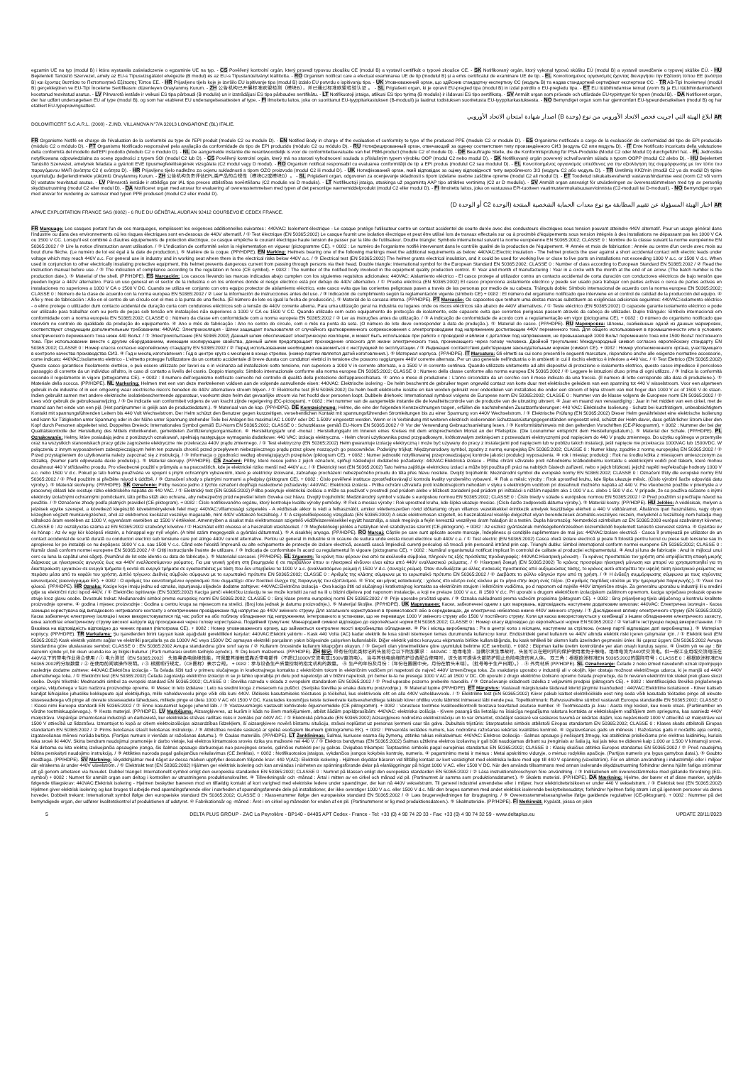egzamin UE na typ (moduł B) i która wystawiła zaświadczenie o egzaminie UE na typ. - CS Pověřený kontrolní orgán, který provedl typovou zkoušku CE (modul B) a vystavil certifikát o typové zkoušce CE. - SK Notifikovaný orgán, ktorý vykonal typovú skúšku EÚ (modul B) a vystavil osvedčenie o typovej skúške EÚ. - HU Bejelentett Tanúsító Szervezet, amely az EU-s Típusvizsgálatot elvégezte (B modul) és az EU-s Típustanúsítványt kiállította. - RO Organism notificat care a efectuat examinarea UE de tip (modulul B) și a emis certificatul de examinare UE de tip. - EL Κοινοποιημένος οργανισμός έχοντας διενεργήσει την Εξέταση τύπου ΕΕ (ενότητα Β) και έχοντας θεσπίσει το Πιστοποιητικό Εξέτασης Τύπου ΕΕ. - HR Prijavljeno tijelo koje je izvršilo EU ispitivanje tipa (modul B) izdalo EU potvrdu o ispitivanju tipa. - UK Уповноважений орган, що здійснив стандартну експертизу ЄС (модуль В) та надав стандартний сертифікат експертизи ЄС. - TR AB-Tipi İncelemeyi (modül B) gerçekleştiren ve EU-Tipi İnceleme Sertifikasını düzenleyen Onaylanmış Kurum. - ZH 公告机构已开展标准欧盟检测（模块B），并已通过标准欧盟检验认证 。 - SL Priglašeni organ, ki je opravil EU-pregled tipa (modul B) in izdal potrdilo o EU-pregledu tipa. - ET ELi tüübihindamise teinud (vorm B) ja ELi tüübihindamistõendi koostanud teavitatud asutus. - LV Pilnvarotā iestāde ir veikusi ES tipa pārbaudi (B modulis) un ir izstrādājusi ES tipa pārbaudes sertifikātu. - LT Notifikuotoji įstaiga, atlikusi ES tipo tyrimą (B modulis) ir išdavusi ES tipo sertifikatą. - SV Anmält organ som prövade och utfärdade EU-typintyget för typen (modul B). - DA Notificeret organ, der har udført undersøgelsen EU af type (modul B), og som har etableret EU undersøgelsesattesten af type. - FI Ilmoitettu laitos, joka on suorittanut EU-tyyppitarkastuksen (B-moduuli) ja laatinut todistuksen suoritetusta EU-tyyppitarkastuksesta. - NO Bemyndiget organ som har gjennomført EU-typeundersøkelsen (modul B) og har etablert EU-typeprøvingsattest.
AR ابلاغ الهيئة التي اجريت فحص الاتحاد الأوروبي من نوع (وحدة B) اصدار شهادة امتحان الاتحاد الأوروبي
DOLOMITICERT S.C.A.R.L. (2008) - Z.IND. VILLANOVA N°7/A 32013 LONGARONE (BL) ITALIE.
FR Organisme Notifé en charge de l'évaluation de la conformité au type de l'EPI produit (module C2 ou module D). - EN Notified Body in charge of the evaluation of conformity to type of the produced PPE (module C2 or module D). - ES Organismo notificado a cargo de la evaluación de conformidad del tipo de EPI producido (módulo C2 o módulo D). - PT Organismo Notificado responsável pela avaliação da conformidade do tipo de EPI produzido (módulo C2 ou módulo D). - RU Нотифицированный орган, отвечающий за оценку соответствия типу произведённого СИЗ (модуль C2 или модуль D). - IT Ente Notificato incaricato della valutazione della conformità del modello dell'EPI prodotto (Modulo C2 o modulo D). - NL De aangemelde instantie die verantwoordelijk is voor de conformiteitsevaluatie van het PBM-product (module C2 of module D). - DE Beauftragte Stelle, die die Konformitsprüfung für PSA-Produkte (Modul C2 oder Modul D) durchgeführt hat. - PL Jednostka notyfikowana odpowiedzialna za ocenę zgodności z typem ŚOI (moduł C2 lub D). - CS Pověřený kontrolní orgán, který má na starosti vyhodnocení souladu s příslušným typem výrobku OOP (modul C2 nebo modul D). - SK Notifikovaný orgán poverený schvaľovaním súladu s typom OOPP (modul C2 alebo D). - HU Bejelentett Tanúsító Szervezet, amelynek feladata a gyártott EVE típusmegfelelőségének vizsgálata (C2 modul vagy D modul). - RO Organism notificat responsabil cu evaluarea conformității de tip a EPI produs (modulul C2 sau modulul D). - EL Κοινοποιημένος οργανισμός υπεύθυνος για την αξιολόγηση της συμμόρφωσης με τον τύπο του παραγόμενου ΜΑΠ (ενότητα C2 ή ενότητα D). - HR Prijavljeno tijelo nadležno za ocjenu sukladnosti s tipom OZO proizvoda (modul C2 ili modul D). - UK Нотифікований орган, який відповідає за оцінку відповідності типу виробленого ЗІЗ (модуль C2 або модуль D). - TR Üretilmiş KKD'nin (modül C2 ya da modül D) tipine uyumluluğu değerlendirmekle yükümlü Onaylanmış Kurum. - ZH 公告机构负责评估EPL类产品的合规性（模块C2或模块D）。 - SL Priglašeni organ, odgovoren za ocenjevanje skladnosti s tipom izdelane osebne zaščitne opreme (modul C2 ali modul D). - ET Toodetud isikukaitsevahendi vastavushindamise eest (vorm C2 või vorm D) vastutav teavitatud asutus. - LV Pilnvarotā iestāde ir atbildīga par IAL tipa preces atbilstības novērtēšanu (C2 modulis vai D modulis). - LT Notifikuotoji įstaiga, atsakinga už pagamintą AAP tipo atitikties vertinimą (C2 ar D modulis). - SV Anmält organ ansvarigt för utvärderingen av överensstämmelsen med typ av personlig skyddsutrustning (modul C2 eller modul D). - DA Notificeret organ med ansvar for evaluering af overensstemmelsen med typen af det personlige værnemiddelprodukt (modul C2 eller modul D). - FI Ilmoitettu laitos, joka on vastuussa EPI-tuotteen vaatimustenmukaisuusarvioinnista (C2-moduuli tai D-moduuli). - NO Bemyndiget organ med ansvar for vurdering av samsvar med typen PPE produsert (modul C2 eller modul D).
AR اخبار الهيئة المسؤولة عن تقييم المطابقة مع نوع معدات الحماية الشخصية المنتجة (الوحدة C2 أو الوحدة D)
APAVE EXPLOITATION FRANCE SAS (0082) - 6 RUE DU GÉNÉRAL AUDRAN 92412 COURBEVOIE CEDEX FRANCE.
FR Marquage: Les casques portant l'un de ces marquages, remplissent les exigences additionnelles suivantes : 440VAC: Isolement électrique - Le casque protège l'utilisateur contre un contact accidentel de courte durée avec des conducteurs électriques sous tension pouvant atteindre 440V alternatif. Pour un usage général dans l'industrie ou dans des environnements où les risques électriques sont en-dessous de 440V alternatif. / ① Test électrique (EN 50365:2002) Le casque fournit une isolation électrique et peut être utilisé lors de travaux effectués sur ou à proximité d'équipements sous tension intégrés à des installations ne dépassant pas les 1000 V CA ou 1500 V CC. Lorsqu'il est combiné à d'autres équipements de protection électrique, ce casque empêche le courant électrique haute tension de passer par la tête de l'utilisateur. Double triangle: Symbole international suivant la norme européenne EN 50365:2002; CLASSE 0 : Nombre de la classe suivant la norme européenne EN 50365:2002 / ② Lire la notice d'instruction avant utilisation. / ③ L'indication de conformité selon la réglementation en vigueur (pictogramme CE). + 0082 : Le numéro de l'organisme notifié intervenant dans le contrôle qualité de la production de l'équipement. ④ Année et mois de fabrication : Année au centre d'un cercle avec mois au bout d'une flèche. (Le numéro de lot est égal à la date de production.). ⑤ Matière de la coque. (PP/HDPE). EN Marking: Helmets bearing one of the following markings meet the additional requirements as below: 440VAC:Electric insulation - The helmet protects the user against a short accidental contact with electric leads under voltage which may reach 440V a.c. For general use in industry and in working seat where there is the electrical risks below 440V a.c. / ① Electrical test (EN 50365:2002) The helmet grants electrical insulation, and it could be used for working live or close to live parts on installations not exceeding 1000 V a.c. or 1500 V d.c. When used in conjunction to other electrically insulating protective equipment, this helmet prevents dangerous current from passing through persons via their head. Double triangle: International symbol for the European Standard EN 50365:2002; CLASSE 0 : Number of class according to European Standard EN 50365:2002 / ② Read the instruction manual before use. / ③ The indication of compliance according to the regulation in force (CE symbol). + 0082 : The number of the notified body involved in the equipment quality production control. ④ Year and month of manufacturing : Year in a circle with the month at the end of an arrow. (The batch number is the production date.). ⑤ Material of the shell. (PP/HDPE). ES Marcación: Los cascos llevando las marcas indicadas abajo cumplen con los siguientes requisitos adicionales: 440VAC: Aislamiento eléctrico - El casco protege al utilizador contra un contacto accidental de corta duración con conductores eléctricos de bajo tensión que pueden lograr a 440V alternativo. Para un uso general en el sector de la industria o en los entornos donde el riesgo eléctrico está por debajo de 440V alternativo. / ① Prueba eléctrica (EN 50365:2002) El casco proporciona aislamiento eléctrico y puede ser usado para trabajar con partes activas o cerca de partes activas en instalaciones no superiores a 1000 V CA o 1500 V DC. Cuando se utiliza en conjunto con otro equipo protector de aislamiento eléctrico, este casco evita que las corrientes peligrosas pasen a través de las personas por medio de su cabeza. Triángulo doble: Símbolo internacional de acuerdo con la norma europea EN 50365:2002; CLASSE 0 : Número de la clase de acuerdo con la norma europea EN 50365:2002 / ② Leer la información de instrucciones antes del uso. / ③ Indicación de cumplimiento según la reglamentación vigente (símbolo CE) + 0082 : El número del organismo notificado que interviene en el control de calidad de la producción del equipo. ④ Año y mes de fabricación : Año en el centro de un círculo con el mes a la punta de una flecha. (El número de lote es igual la fecha de producción.). ⑤ Material de la carcasa interna. (PP/HDPE). PT Marcação: Os capacetes que tenham uma destas marcas substituem as exigências adicionais seguintes: 440VAC:isolamento eléctrico - o elmo protege o utilizador dum contacto acidental de duração curta com condutores eléctricos sob a tensão de 440V corrente alterna. Para uma utilização geral na industria ou lugares onde os riscos eléctricos são abaixo de 440V alternativos. / ① Teste eléctrico (EN 50365:2002) O capacete garante isolamento eléctrico e pode ser utilizado para trabalhar com ou perto de peças sob tensão em instalações não superiores a 1000 V CA ou 1500 V CC. Quando utilizado com outro equipamento de protecção de isolamento, este capacete evita que correntes perigosas passem através da cabeça do utilizador. Duplo triângulo: Símbolo internacional em conformidade com a norma europeia EN 50365:2002; CLASSE 0 : Número da classe em conformidade com a norma europeia EN 50365:2002 / ② Ler as instruções antes da utilização. / ③ A indicação de conformidade de acordo com a regulamentação em vigor (pictograma CE). + 0082 : O número do organismo notificado que intervém no controlo de qualidade da produção do equipamento. ④ Ano e mês de fabricação : Ano no centro do círculo, com o mês na ponta da seta. (O número de lote deve corresponder à data de produção.). ⑤ Material do casco. (PP/HDPE). RU Маркировка: Шлемы, снабжённые одной из данных маркировок, соответствуют следующим дополнительным требованиям: 440VAC: Электроизоляция - Шлем защищает пользователя от случайного кратковременного соприкосновения с электропроводами под напряжением достигающим 440V переменного тока. Для общего использования в промышленности или в условиях электрического переменного тока ниже 440 Вольт. / ① Электроиспытание (EN 50365:2002) Данный шлем обеспечивает электрическую изоляцию, и может быть использован при работе с проводкой и вблизи с деталями под напряжением, не превышающей 1000 Вольт переменного тока или 1500 Вольт постоянного тока. При использовании вместе с другим оборудованием, имеющим изолирующие свойства, данный шлем предотвращает прохождение опасного для жизни электрического тока, проникающего через голову человека. Двойной треугольник: Международный символ согласно европейскому стандарту EN 50365:2002; CLASSE 0 : Номер класса согласно европейскому стандарту EN 50365:2002 / ② Перед использованием необходимо ознакомиться с инструкцией по эксплуатации. / ③ Индикация соответствия действующим законодательным нормам (символ CE). + 0082 : Номер уполномоченного органа, участвующего в контроле качества производства СИЗ. ④ Год и месяц изготовления : Год в центре круга с месяцем в конце стрелки. (номер партии является датой изготовления.). ⑤ Материал корпуса. (PP/HDPE). IT Marcatura: Gli elmetti su cui sono presenti le seguenti marcature, rispondono anche alle esigenze normative accessorie, come indicato: 440VAC:Isolamento elettrico - L'elmetto protegge l'utilizzatore da un contatto accidentale di breve durata con conduttori elettrici in tensione che possono raggiungere 440V corrente alternata. Per un uso generale nell'industria o in ambienti in cui il rischio elettrico è inferiore a 440 Vac. / ① Test Elettrico (EN 50365:2002) Questo casco garantisce l'isolamento elettrico, e può essere utilizzato per lavori su o in vicinanza ad installazioni sotto tensione, non superiore a 1000 V in corrente alternata, o a 1500 V in corrente continua. Quando utilizzato unitamente ad altri dispositivi di protezione e isolamento elettrico, questo casco impedisce il pericoloso passaggio di corrente da un individuo all'altro, in caso di contatto a livello del cranio. Doppio triangolo: Simbolo internazionale conforme alla norma europea EN 50365:2002; CLASSE 0 : Numero della classe conforme alla norma europea EN 50365:2002 / ② Leggere le istruzioni d'uso prima di ogni utilizzo. / ③ Indica la conformità secondo il regolamento in vigore (pittogramma CE). + 0082 : Il numero dell'organismo notificato coinvolto nel controllo di qualità della protezione dell'apparecchiatura. ④ anno e mese di produzione : L'anno circondato da un cerchio con il mese indicato da una freccia. (Il numero di lotto corrisponde alla data di produzione.). ⑤ Materiale della scocca. (PP/HDPE). NL Markering: Helmen met een van deze merktekenen voldoen aan de volgende aanvullende eisen: 440VAC: Elektrische isolering - De helm beschermt de gebruiker tegen ongewild contact van korte duur met elektrische geleiders van een spanning tot 440 V wisselstroom. Voor een algemeen gebruik in de industrie of in een omgeving waar electrische risico's beneden de 440V alternatieve stroom blijven. / ① Elektrische test (EN 50365:2002) De helm biedt elektrische isolatie en kan worden gebruikt voor onderdelen van installaties die onder een stroom of bijna stroom van niet hoger dan 1000 V ac of 1500 V dc staan. Indien gebruikt samen met andere elektrische isolatiebeschermende apparatuur, voorkomt deze helm dat gevaarlijke stroom via het hoofd door personen loopt. Dubbele driehoek: Internationaal symbool volgens de Europese norm EN 50365:2002; CLASSE 0 : Nummer van de klasse volgens de Europese norm EN 50365:2002 / ② Lees vóór gebruik de gebruiksaanwijzing. / ③ De indicatie van conformiteit volgens de van kracht zijnde regelgeving (EC-pictogram). + 0082 : Het nummer van de aangemelde instantie die de kwaliteitscontrole van de productie van de uitrusting uitvoert. ④ Jaar en maand van vervaardiging : Jaar in het midden van een cirkel, met de maand aan het einde van een pijl. (Het partijnummer is gelijk aan de productiedatum.). ⑤ Materiaal van de kap. (PP/HDPE). DE Kennzeichnung: Helme, die eine der folgenden Kennzeichnungen tragen, erfüllen die nachstehenden Zusatzanforderungen: 440 VAC: Elektrische Isolierung - Schutz bei kurzfristigem, unbeabsichtigtem Kontakt mit spannungsführenden Leitern bis 440 Volt Wechselstrom. Der Helm schützt den Benutzer gegen kurzzeitigen, versehentlichen Kontakt mit spannungsführenden Stromleitungen bis zu einer Spannung von 440V Wechselstrom. / ① Elektrische Prüfung (EN 50365:2002) Dieser Helm gewährleistet eine elektrische Isolierung und kann für Tätigkeiten unter Spannung oder in der Nähe unter Spannung stehender Teile bei Anlagen bis maximal AC 1.000V oder DC 1.500V eingesetzt werden. Wenn er in Verbindung mit weiteren elektrisch isolierenden Schutzausrüstungsgegenständen eingesetzt wird, schützt der Helm davor, dass gefährlicher Strom über den Kopf durch Personen abgeleitet wird. Doppeltes Dreieck: Internationales Symbol gemäß EU-Norm EN 50365:2002; CLASSE 0 : Schutzklasse gemäß EU-Norm EN 50365:2002 / ② Vor der Verwendung Gebrauchsanleitung lesen. / ③ Konformitätshinweis mit den geltenden Vorschriften (CE-Piktogramm). + 0082 : Nummer der bei der Qualitätskontrolle der Herstellung des Mittels mitwirkenden, gemeldeten Zertifizierungsorganisation. ④ Herstellungsjahr und -monat : Herstellungsjahr im Inneren eines Kreises mit dem entsprechenden Monat an der Pfeilspitze. (Die Losnummer entspricht dem Herstellungsdatum.). ⑤ Material der Schale. (PP/HDPE). PL Oznakowanie: Hełmy, które posiadają jedno z poniższych oznakowań, spełniają następujące wymagania dodatkowe: 440 VAC: izolacja elektryczna. - Hełm chroni użytkownika przed przypadkowym, krótkotrwałym zetknięciem z przewodami elektrycznymi pod napięciem do 440 V prądu zmiennego. Do użytku ogólnego w przemyśle oraz na wszystkich stanowiskach pracy gdzie zagrożenie elektryczne nie przekracza 440V prądu zmiennego. / ① Test elektryczny (EN 50365:2002) Hełm gwarantuje izolację elektryczną i może być używany do pracy z instalacjami pod napięciem lub w pobliżu takich instalacji, jeśli napięcie nie przekracza 1000VAC lub 1500VDC. W połączeniu z innym wyposażeniem zabezpieczającym hełm ten pozwala chronić przed przepływem niebezpiecznego prądu przez głowę noszących go pracowników. Podwójny trójkąt: Międzynarodowy symbol, zgodny z normą europejską EN 50365:2002; CLASSE 0 : Numer klasy, zgodnie z normą europejską EN 50365:2002 / ② Przed przystąpieniem do użytkowania należy zapoznać się z instrukcją. / ③ Informacja o zgodności według obowiązujących przepisów (piktogram CE). + 0082 : Numer jednostki notyfikowanej przeprowadzającej kontrole jakości produkcji wyposażenia. ④ rok i miesiąc produkcji : Rok na środku kółka z miesiącem umieszczonym za strzałką. (Numer partii odpowiada dacie produkcji.). ⑤ Materiał skorupy. (PP/HDPE). CS Značení: Přilby, které nesou jedno z jejich označení, splňují následující dodatečné požadavky: 440VAC:Elektrická izolace - Přilba chrání uživatele proti náhodnému krátkodobému kontaktu s elektrickými vodiči pod tlakem, které mohou dosáhnout 440 V střídavého proudu. Pro všeobecné použití v průmyslu a na pracovištích, kde je elektrické riziko menší než 440V a.c. / ① Elektrický test (EN 50365:2002) Tato helma zajišťuje elektrickou izolaci a může být použita při práci na nabitých částech zařízení, nebo v jejich blízkosti, jejichž napětí nepřekračuje hodnoty 1000 V a.c. nebo 1500 V d.c. Pokud je tato helma používána ve spojení s jiným ochranným vybavením, které je elektricky izolované, zabraňuje procházení nebezpečného proudu do těla přes hlavu nositele. Dvojitý trojúhelník: Mezinárodní symbol dle evropské normy EN 50365:2002; CLASSE 0 : Označení třídy dle evropské normy EN 50365:2002 / ② Před použitím si přečtěte návod k údržbě. / ③ Označení shody s platnými normami a předpisy (piktogram CE). + 0082 : Číslo pověřené instituce zprostředkovávající kontrolu kvality vyrobeného vybavení. ④ Rok a měsíc výroby : Rrok uprostřed kruhu, kde šipka ukazuje měsíc. (Číslo výrobní šarže odpovídá datu výroby.). ⑤ Materiál skořepiny. (PP/HDPE). SK Označenie: Prilby nesúce jedno z týchto označení dopĺňajú nasledovné požiadavky: 440VAC: Elektrická izolácia - Prilba ochráni užívateľa proti krátkotrvajúcim nehodám v styku s elektrickým vodičom pri dosiahnutí možného napätia až 440 V. Pre všeobecné použitie v priemysle a v pracovnej oblasti kde existuje rizko elektrického napätia do 440 VAC. / ① Elektrický test (EN 50365:2002) Prilba poskytuje elektrickú izoláciu a môže sa používať v prostredí pod prúdom alebo v blízkosti zariadení pod prúdom pri inštalácii s nižším napätím ako 1 000 V a.c. alebo 1 500 V d.c. V prípade, že sa používa súčasne s inými elektricky izolačnými ochrannými pomôckami, táto prilba slúži ako ochrana, aby nebezpečný prúd neprešiel telom človeka cez hlavu. Dvojitý trojuholník: Medzinárodný symbol v súlade s európskou normou EN 50365:2002; CLASSE 0 : Číslo triedy v súlade s európskou normou EN 50365:2002 / ② Pred použitím si prečítajte návod na použitie. / ③ Označenie zhody podľa platných pravidiel (CE-piktogram). + 0082 : Číslo notifikovaného orgánu, ktorý kontroluje kvalitu výroby pomôcky. ④ Rok a mesiac výroby : Rok uprostred kruhu, kde šípka ukazuje mesiac. (Číslo šarže zodpovedá dátumu výroby.). ⑤ Materiál kostry. (PP/HDPE). HU Jelölés: A védősisak, melyen a jelzések egyike szerepel, a következő kiegészítő követelményeknek felel meg: 440VAC:Villamossági szigetelés - A védősisak akkor is védi a felhasználót, amikor véletlenszerűen rövid időtartamig olyan villamos vezetékekkel érintkezik amelyek feszültsége elérheti a 440 V váltóáramot. Általános ipari használatra, vagy olyan közegben végzett munkavégzéshez, ahol az elektromos kockázat veszélye magasabb, mint 440V váltakozó feszültség. / ① A szigetelőképesség vizsgálata (EN 50365:2002) A sisak elektromosan szigetelt, és használatával viselője dolgozhat olyan berendezések áramütés-veszélyes részein, melyeknél a feszültség nem haladja meg váltakozó áram esetében az 1000 V, egyenáram esetében az 1500 V értékeket. Amennyiben a sisakot más elektromosan szigetelő védőfelszerelésekkel együtt használja, a sisak megóvja a fején keresztül veszélyes áram haladjon át a testén. Dupla háromszög: Nemzetközi szimbólum az EN 50365:2003 európai szabvánnyt követve; CLASSE 0 : Az osztályozás száma az EN 50365:2002 szabványt követve / ② Használat előtt olvassa el a használati utasításokat. / ③ Megfelelőségi jelölés a hatályban lévő szabályozás szerint (CE-piktogram). + 0082 : Az eszköz gyártásának minőségellenőrzésében közreműködő bejelentett tanúsító szervezet száma. ④ Gyártási év és hónap : Az év egy kör középső részén, a hónappal egy nyíl végén. (A tétel szám megegyezik a gyártási dátummal.). ⑤ A sisakhéj anyaga. (PP/HDPE). RO Marcaj: Căștile pe care sunt aplicate aceste marcaje, îndeplinesc și condițiile suplimentare de mai jos: 440VAC:Izolare electrică - Casca îl protejează pe utilizator de un contact accidental de scurtă durată cu conductori electrici sub tensiune care pot atinge 440V curent alternative. Pentru uz general in industrie si in scaune de sudura unde exista riscuri electrice sub 440V c.a. / ① Test electric (EN 50365:2002) Casca oferă izolare electrică și poate fi folosită pentru lucrul cu piese sub tensiune sau în apropierea lor pe instalații ce nu depășesc 1000 V c.a. sau 1500 V c.c. Când este folosită împreună cu alte echipamente de protecție de izolare electrică, această cască împiedică curenți periculoși să treacă prin persoană intrând prin cap. Triunghi dublu: Simbol internațional conform normei europene EN 50365:2002; CLASSE 0 : Număr clasă conform normei europene EN 50365:2002 / ② Citiți instrucțiunile înainte de utilizare. / ③ Indicația de conformitate în acord cu regulamentul în vigoare (pictograma CE). + 0082 : Numărul organismului notificat implicat în controlul de calitate al producției echipamentului. ④ Anul și luna de fabricație : Anul in mijlocul unui cerc cu luna la capătul unei săgeți. (Numărul de lot este identic cu data de fabricație.). ⑤ Materialul carcasei. (PP/HDPE). EL Σήμανση: Τα κράνη που φέρουν ένα από τα ακόλουθα σύμβολα, πληρούν τις εξής πρόσθετες προδιαγραφές: 440VAC:Ηλεκτρική μόνωση - Το κράνος προστατεύει τον χρήστη από απρόβλεπτη επαφή μικρής διάρκειας με ηλεκτρικούς αγωγούς έως και 440V εναλλασσόμενου ρεύματος. Για μια γενική χρήση στη βιομηχανία ή σε περιβάλλον όπου οι ηλεκτρικοί κίνδυνοι είναι κάτω από 440V εναλλακτικού ρεύματος. / ① Ηλεκτρική δοκιμή (EN 50365:2002) Το κράνος προσφέρει ηλεκτρική μόνωση και μπορεί να χρησιμοποιηθεί για τη διεκπεραίωση εργασιών σε ενεργά τμήματα ή κοντά σε ενεργά τμήματα σε εγκαταστάσεις με τάση που δεν υπερβαίνει τα 1000 V a.c. (εναλλασσόμενο ρεύμα) ή 1500 V d.c. (συνεχές ρεύμα). Όταν συνδυάζεται με άλλες συσκευές προστασίας από αυξομειώσεις τάσης, το κράνος αυτό αποτρέπει την υψηλή τάση ηλεκτρικού ρεύματος να περάσει μέσα από το κεφάλι του χρήστη. Διπλό τρίγωνο: Διεθνές σύμβολο σύμφωνα με το ευρωπαϊκό πρότυπο EN 50365:2002; CLASSE 0 : Αριθμός της κλάσης σύμφωνα με το ευρωπαϊκό πρότυπο EN 50365:2002 / ② Διαβάστε το φύλλο οδηγιών πριν από τη χρήση. / ③ Η ένδειξη συμμόρφωσης σύμφωνα με τους ισχύοντες κανονισμούς (εικονόγραμμα ΕΚ). + 0082 : Ο αριθμός του κοινοποιημένου οργανισμού που συμμετέχει στον ποιοτικό έλεγχο της παραγωγής του εξοπλισμού. ④ Έτος και μήνας κατασκευής : χρόνος στο κέντρο ενός κύκλου με το μήνα στην άκρη ενός τόξου. (Ο αριθμός παρτίδας ισούται με την ημερομηνία παραγωγής.). ⑤ Υλικό του φλοιού. (PP/HDPE). HR Oznaka: Kacige koje imaju jednu od oznaka, ispunjavaju slijedeće dodatne zahtjeve: 440VAC:Električna izolacija - Ova kaciga štiti od slučajnog i kratkotrajnog kontakta sa električnim strujom i lelktričnim vodičima, po d naponom od najviše 440V izmjenične struje. Za generalnu uporabu u industriji ili u sredini gdje su električni rizici ispod 440V. / ① Električko ispitivanje (EN 50365:2002) Kaciga jamči električku izolaciju te se može koristiti za rad na ili u blizini dijelova pod naponom instalacije, a koji ne prelaze 1000 V a.c. ili 1500 V d.c. Pri uporabi s drugom električkom izolacijskom zaštitnom opremom, kaciga sprječava prolazak opasne struje kroz glavu osobe. Dvostruki trokut: Međunarodni simbol prema europskoj normi EN 50365:2002; CLASSE 0 : Broj klase prema europskoj normi EN 50365:2002 / ② Prije uporabe pročitati upute. / ③ Oznaka sukladnosti prema važećim propisima (piktogram CE). + 0082 : Broj prijavljenog tijela uključenog u kontrolu kvalitete proizvodnje opreme. ④ godina i mjesec proizvodnje : Godina u centru kruga sa mjesecom na strelici. (Broj lota jednak je datumu proizvodnje.). ⑤ Materijal školjke. (PP/HDPE). UK Маркування: Каски, забезпечені одним з цих маркувань, відповідають наступним додатковим вимогам: 440VAC: Електрична ізоляція - Каска захищає користувача від випадкового нетривалого контакту з електричними провідниками під напругою до 440V змінного струму. Для загального користування в промисловості або в середовищах, де електрична небезпека нижче 440V змінного струму. / ① Дослідження впливу електричного струму (EN 50365:2002) Каска забезпечує електричну ізоляцію і може використовуватися під час робот на або поблизу обладнання під напруженням, інтегрованого в установки, що не перевищує 1000 V змінного струму або 1500 V постійного струму. Коли ця каска використовується у комбінації з іншим обладнанням електричного захисту, вона запобігає електричному струму високої напруги від проходження через голову користувача. Подвійний трикутник: Міжнародний символ відповідно до європейської норми EN 50365:2002; CLASSE 0 : Номер класу відповідно до європейської норми EN 50365:2002 / ② Читайте інструкцію перед використанням. / ③ Вказівка на відповідність відповідно до чинних правил (піктограма CE). + 0082 : Номер уповноваженого органу, що займається контролем якості виробництва обладнання. ④ Рік і місяць виробництва : Рік в центрі кола з місяцем, наступним за стрілкою. (номер партії відповідає даті виробництва.). ⑤ Матеріал корпусу. (PP/HDPE). TR Markalama: Şu işaretlerden birini taşıyan kask aşağıdaki gereklilikleri karşılar: 440VAC:Elektrik yalıtımı - Kask 440 Volta (AC) kadar elektrik ile kısa süreli istemeyen temas durumunda kullanıcıyı korur. Endüstrideki genel kullanım ve 440V altında elektrik riski içeren çalışmalar için. / ① Elektrik testi (EN 50365:2002) Kask elektrik yalıtımı sağlar ve elektrikli parçalarla ya da 1000V AC veya 1500V DC aşmayan elektrikli parçaların yakın bölgesinde çalışırken kullanılabilir. Diğer elektrik yalıtıcı koruyucu ekipmanla birlikte kullanıldığında, bu kask tehlikeli bir akımın kafa üzerinden geçmesini önler. İki çapraz üçgen: EN 50365:2002 Avrupa standardına göre uluslararası sembol; CLASSE 0 : EN 50365:2002 Avrupa standardına göre sınıf sayısı / ② Kullanım öncesinde kullanım kitapçığını okuyun. / ③ Geçerli olan yönetmeliklere göre uyumluluk belirtme (CE sembolü). + 0082 : Ekipman kalite üretim kontrolünde yer alan onaylı kuruluş sayısı. ④ Üretim yılı ve ayı : Bir dairenin içinde yıl, bir okun ucunda ise ay bilgisi bulunur. (Parti numarası üretim tarihiyle aynıdır.). ⑤ Dış kısım malzemesi. (PP/HDPE). ZH 标记: 带有任何此类标记的头盔符合以下附加要求： 440VAC：绝缘电流 - 当偶尔发生事故时，头盔可以在短时间内保护使用者免于触电，绝缘电流为440伏交流电。供一般工业用或交流电压在440V以下的带电作业场合使用 / ① 电力测试（EN 50365:2002） 头盔具备电绝缘性能，可佩戴其接触或靠近带电部件（不超过1000V交流电或1500V直流电）。 当与其他电绝缘防护设备配合使用时，该头盔可提供头部防护阻止危险电流伤害人体。 双三角：根据欧洲标准EN 50365:2002的国际符号；CLASSE 0：根据欧洲标准EN 50365:2002的分级数量 / ② 在使用前阅读操作说明。/ ③ 根据现行规定，（CE图标）表示合规。 + 0082：参与设备生产质量控制的指定机构的数量。 ④ 生产的年份及月份：（年份在圆圈中央，月份在箭头末端）。（批号等于生产日期）。）. ⑤ 外壳材质 (PP/HDPE). SL Označevanje: Čelade z neko izmed navedenih oznak izpolnjujejo naslednje dodatne zahteve: 440VAC:Električna izolacija - Ta čelada ščiti tudi v primeru slučajnega in kratkotrajnega kontakta z električnim tokom in električnim vodičem pri napetosti do največ 440V izmeničnega toka. Za vsakdanjo uporabo v industriji ali v okoljih, kjer obstaja možnost električnega udarca, ki je manjši od 440V alternativnega toka. / ① Električni test (EN 50365:2002) Čelada zagotavlja električno izolacijo in se jo lahko uporablja pri delu pod napetostjo ali v bližini napetosti, pri čemer le-ta ne presega 1000 V AC ali 1500 V DC. Ob uporabi z drugo električno izolirano opremo čelada preprečuje, da bi nevaren električni tok stekel prek glave skozi osebo. Dvojni trikotnik: Mednarodni simbol za evropski standard EN 50365:2002; CLASSE 0 : Številka razreda v skladu z evropskim standardom EN 50365:2002 / ② Pred uporabo pozorno preberite navodilo. / ③ Označevanje skladnosti izdelka z veljavnimi predpisi (piktogram CE). + 0082 : Identifikacijska številka priglašenega organa, vključenega v fazo nadzora proizvodnje opreme. ④ Mesec in leto izdelave : Leto na sredini kroga z mesecem na puščici. (Serijska številka je enaka datumu proizvodnje.). ⑤ Material lupine (PP/HDPE). ET Märgistus: Vastavalt märgistusele täidavad kiivrid järgmisi lisanõudeid : 440VAC:Elektriline isolatsioon - Kiiver kaitseb kandjat lühiajalise juhusliku kokkupuute ajal elektrijuhiga, mille vahelduvvoolu pinge võib olla kuni 440V. Üldiseks kasutamiseks tööstuses ja töökohal, kus elektrivoolu oht on alla 440V vahelduvvoolu. / ① Elektriline test (EN 50365:2002) Kiiver pakub kaitset elektriliöökide eest ning seda võib kasutada töötades pinge all olevate sisseseadetega või pinge all olevate sisseseadete läheduses, millede pinge ei ületa 1000 V AC või 1500 V DC. Kasutades koosmõjus teiste isoleerivate kaitsevahenditega takistab kiiver ohtliku voolu läbimist inimesest läbi nende pea. Topeltkolmnurk: Rahvusvaheline sümbol vastavalt Euroopa standardile EN 50365:2002; CLASSE 0 : Klassi nimi Euroopa standardi EN 50365:2002 / ② Enne kasutamist lugege juhend läbi. / ③ Vastavusmärgis vastavalt kehtivatele õigusnormidele (CE piktogramm). + 0082 : Varustuse tootmise kvaliteedikontrolli teostava teavitatud asutuse number. ④ Tootmisaasta ja -kuu : Aasta ringi keskel, kuu noole otsas. (Partiinumber on võrdne tootmiskuupäevaga.). ⑤ Kesta materjal. (PP/HDPE). LV Marķējums: Aizsargķiveres, uz kurām ir kāds no šiem marķējumiem, atbilst šādām papildprasībām: 440VAC: elektriska izolācija - Ķivere pasargā tās lietotāju no īslaicīga negadījuma rakstura kontakta ar elektriskajiem vadītājiem zem sprieguma, kas sasniedz 440V maiņstrāvu. Vispārējai izmantošanai industrijā un darbavietā, kur elektriskās strāvas radītais risks ir zemāks par 440V AC. / ① Elektriskā pārbaude (EN 50365:2002) Aizsargķivere nodrošina elektroizolāciju un to var izmantot, strādājot saskarē vai saskares tuvumā ar iekārtas daļām, kas nepārsniedz 1000 V attiecībā uz maiņstrāvu vai 1500 V attiecībā uz līdzstrāvu. Izmantojot to kopā ar citiem elektroizolācijas aizsardzības līdzekļiem, šī aizsargķivere novērš bīstamu situāciju, strāvai noplūstot uz personas ķermeni caur tās galvu. Dubultais trijstūris: Starptautisks simbols atbilstoši Eiropas standartam EN 50365:2002; CLASSE 0 : Klases skaits atbilstoši Eiropas standartam EN 50365:2002 / ② Pirms lietošanas izlasīt lietošanas instrukciju. / ③ Atbilstības norāde saskaņā ar spēkā esošajiem likumiem (piktogramma EK). + 0082 : Pilnvarotās iestādes numurs, kas nodrošina ražošanas iekārtas kvalitātes kontrolē. ④ izgatavošanas gads un mēnesis : Ražošanas gads ir norādīts apļa centrā, izgatavošanas mēnesi norāda bultiņa. (Partijas numurs ir vienāds ar ražošanas datumu.). ⑤ Čaulas materiāls. (PP/HDPE). LT Ženklinimas: Šalmai, kuriuose esama šių žymenų, atitinka tokius reikalavimus: 440VAC: Elektros izoliacija - Šalmas apsaugo jį nešiojantį žmogų, kai atsitiktinai prisiliečiama prie elektros laidininkų, kuriais teka srovė iki 440V. Skirta bendram naudojimui pramonėje ir darbo vietoje, kai elektros kintamosios srovės rizika yra mažesnė nei 440 V. / ① Elektros bandymas (EN 50365:2002) Šalmas užtikrina elektros izoliaviną ir gali būti naudojamas dirbant su įrenginiais ar šalia jų, kai jais teka ne didesnė kaip 1.000 ar 1.500 V kintamoji srovė. Kai dirbama su kita elektrą izoliuojančia apsaugine įranga, šis šalmas apsaugo darbuotojus nuo pavojingos srovės, galinčios nutekėti per jų galvas. Dvigubas trikampis: Tarptautinis simbolis pagal europinius standartus EN 50365:2002; CLASSE 0 : Klasių skaičius atitinka Europos standartus EN 50365:2002 / ② Prieš naudojimą būtina perskaityti naudojimo instrukciją. / ③ Atitikties nuoroda pagal galiojančius reikalavimus (CE ženklas). + 0082 : Notifikuotosios įstaigos, vykdančios įrangos kokybės kontrolę, numeris. ④ pagaminimo metai ir mėnuo : Metai apskritimo viduryje, o mėnuo rodyklės apačioje. (Partijos numeris yra lygus gamybos datai.). ⑤ Gaubto medžiaga. (PP/HDPE). SV Märkning: Skyddshjälmar med något av dessa märken uppfyller dessutom följande krav: 440 V(AC): Elektrisk isolering - Hjälmen skyddar bäraren vid tillfällig kontakt av kort varaktighet med elektriska ledare med upp till 440 V spänning (växelström). För en allmän användning i industrimiljö eller i miljöer där elriskerna är under 440V växelström. / ① Elektriskt test (EN 50365:2002) Hjälmen ger elektrisk isolering och kan användas i närheten av spänningsförande delar på elanläggningar på högst 1000 V AC. eller 1500 V DC. När den används tillsammans med annan isolerande skyddsutrustning förhindrar denna hjälm farliga strömmar att gå genom arbetaren via huvudet. Dubbel triangel: Internationellt symbol enligt den europeiska standarden EN 50365:2002; CLASSE 0 : Numret på klassen enligt den europeiska standarden EN 50365:2002 / ② Läsa instruktionsbroschyren före användning. / ③ Indikationen om överensstämmelse med gällande förordning (EG-symbol) + 0082 : Numret för anmält organ som deltog i kontrollen av utrustningens produktionskvalitet. ④ Tillverkningsår och -månad : Årtal i mitten av en cirkel och månad vid pil. (Partinumret är samma som produktionsdatumet.). ⑤ Skalets material. (PP/HDPE). DA Mærkning: Hjelme, der bærer et af disse mærker, opfylde følgende tillægskrav: 440VAC:Elektrisk isolering - Hjelmen beskytter bæreren mod en tilfældig kontakt af kort varighed med elektriske ledere under spændinger, der kan nå 440V vekselstrøm. Til generel industriel anvendelse eller i miljøer, hvor elektricitetsrisikoen er under 440 V vekselstrøm. / ① Elektrisk test (EN 50365:2002) Hjelmen giver elektrisk isolering og kan bruges til arbejde med spændingsførende eller i nærheden af spændingsførende dele på installationer, der ikke overstiger 1000 V a.c. eller 1500 V d.c. Når den bruges sammen med andet elektrisk isolerende beskyttelsesudstyr, forhindrer hjelmen farlig strøm i at gå igennem personer via deres hoveder. Dobbelt trekant: Internationalt symbol ifølge den europæiske standard EN 50365:2002; CLASSE 0 : Klassenummer ifølge den europæiske standard EN 50365:2002 / ② Læs brugervejledningen før ibrugtagning. / ③ Overensstemmelsesangivelse ifølge gældende regulativer (CE-piktogram). + 0082 : Nummer på det bemyndigede organ, der udfører kvalitetskontrol af produktionen af udstyret. ④ Fabrikationsår og -måned : Året i en cirkel og måneden for enden af en pil. (Partinummeret er lig med produktionsdatoen.). ⑤ Skalmateriale. (PP/HDPE). FI Merkinnät: Kypärät, joissa on jokin
5 DELTA PLUS GROUP - ZAC La Peyrolière - BP140 - 84405 APT Cedex - France - Tel: +33 (0) 4 90 74 20 33 - Fax: +33 (0) 4 90 74 32 59 - www.deltaplus.eu UPDATE 28/11/2023